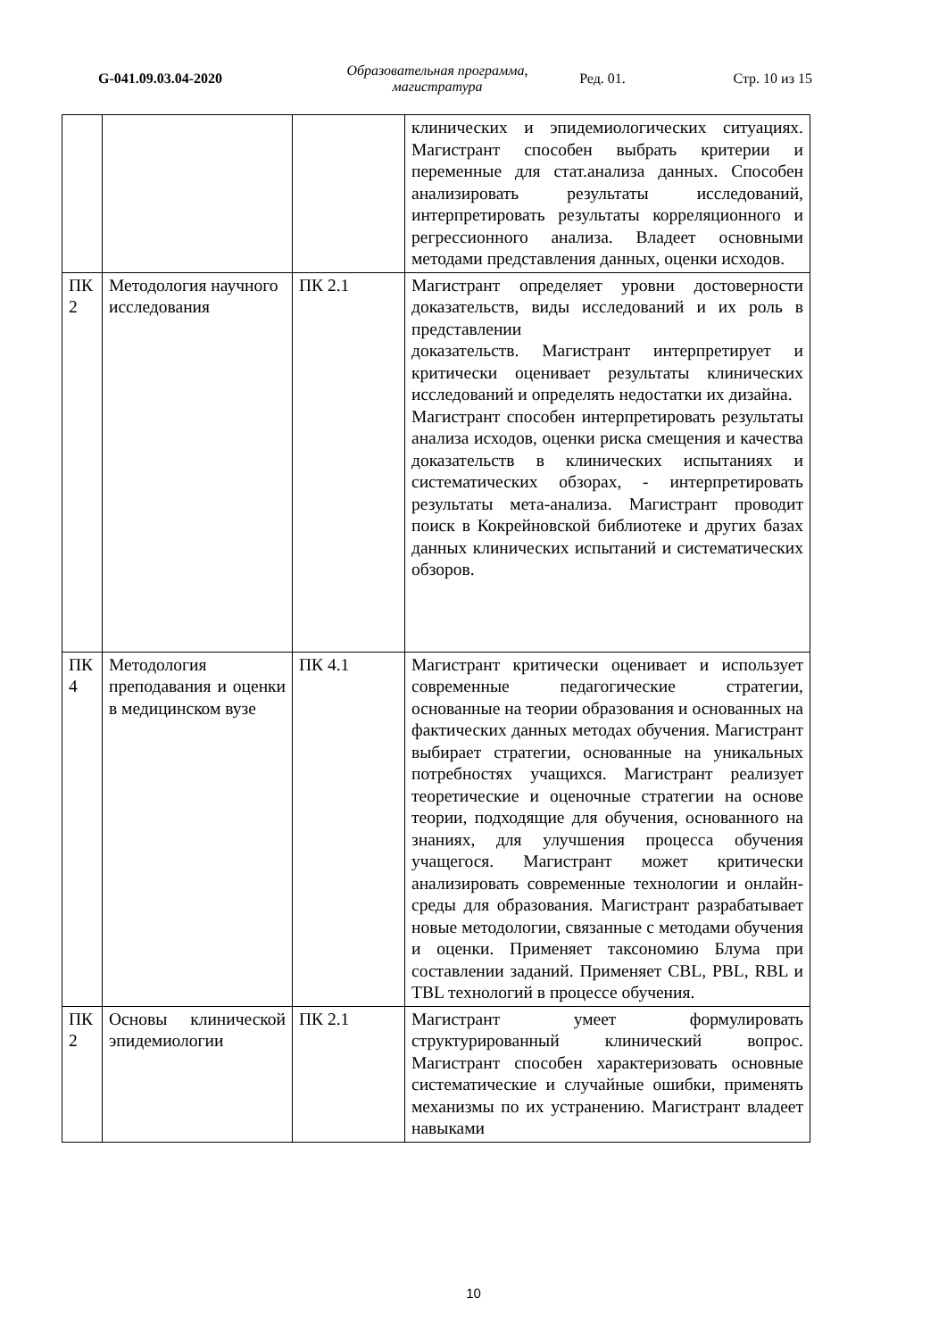G-041.09.03.04-2020
Образовательная программа, магистратура
Ред. 01. Стр. 10 из 15
| | | | клинических и эпидемиологических ситуациях. Магистрант способен выбрать критерии и переменные для стат.анализа данных. Способен анализировать результаты исследований, интерпретировать результаты корреляционного и регрессионного анализа. Владеет основными методами представления данных, оценки исходов. |
| ПК 2 | Методология научного исследования | ПК 2.1 | Магистрант определяет уровни достоверности доказательств, виды исследований и их роль в представлении доказательств. Магистрант интерпретирует и критически оценивает результаты клинических исследований и определять недостатки их дизайна. Магистрант способен интерпретировать результаты анализа исходов, оценки риска смещения и качества доказательств в клинических испытаниях и систематических обзорах, - интерпретировать результаты мета-анализа. Магистрант проводит поиск в Кокрейновской библиотеке и других базах данных клинических испытаний и систематических обзоров. |
| ПК 4 | Методология преподавания и оценки в медицинском вузе | ПК 4.1 | Магистрант критически оценивает и использует современные педагогические стратегии, основанные на теории образования и основанных на фактических данных методах обучения. Магистрант выбирает стратегии, основанные на уникальных потребностях учащихся. Магистрант реализует теоретические и оценочные стратегии на основе теории, подходящие для обучения, основанного на знаниях, для улучшения процесса обучения учащегося. Магистрант может критически анализировать современные технологии и онлайн-среды для образования. Магистрант разрабатывает новые методологии, связанные с методами обучения и оценки. Применяет таксономию Блума при составлении заданий. Применяет CBL, PBL, RBL и TBL технологий в процессе обучения. |
| ПК 2 | Основы клинической эпидемиологии | ПК 2.1 | Магистрант умеет формулировать структурированный клинический вопрос. Магистрант способен характеризовать основные систематические и случайные ошибки, применять механизмы по их устранению. Магистрант владеет навыками |
10